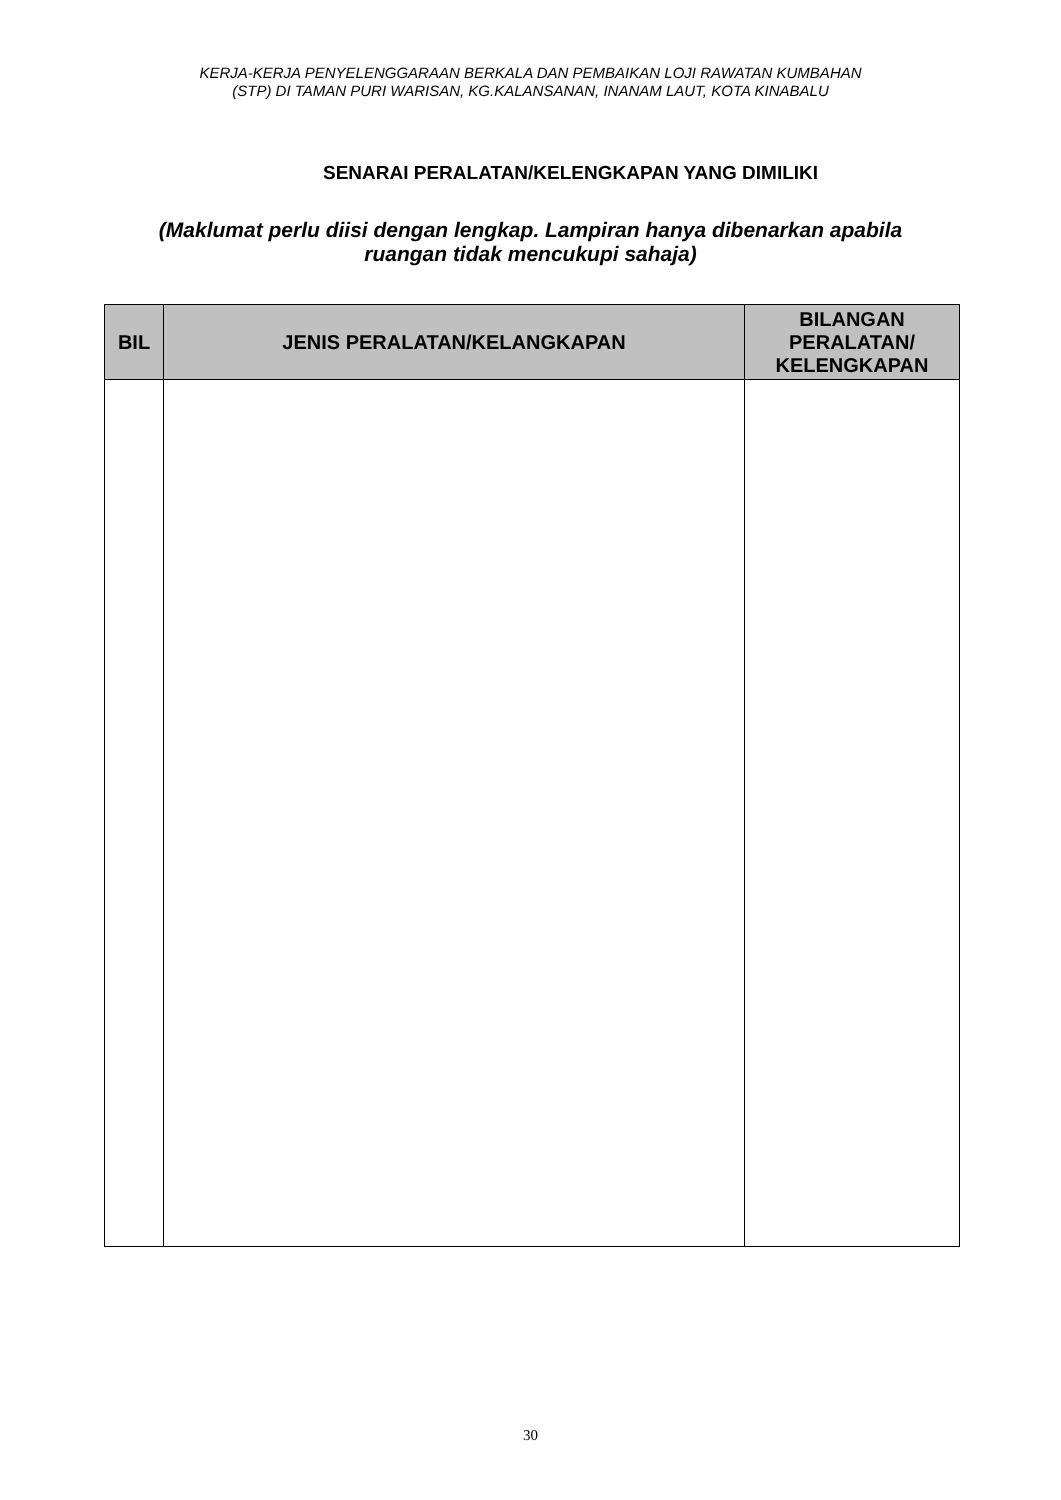KERJA-KERJA PENYELENGGARAAN BERKALA DAN PEMBAIKAN LOJI RAWATAN KUMBAHAN
(STP) DI TAMAN PURI WARISAN, KG.KALANSANAN, INANAM LAUT, KOTA KINABALU
SENARAI PERALATAN/KELENGKAPAN YANG DIMILIKI
(Maklumat perlu diisi dengan lengkap. Lampiran hanya dibenarkan apabila
ruangan tidak mencukupi sahaja)
| BIL | JENIS PERALATAN/KELANGKAPAN | BILANGAN PERALATAN/ KELENGKAPAN |
| --- | --- | --- |
30